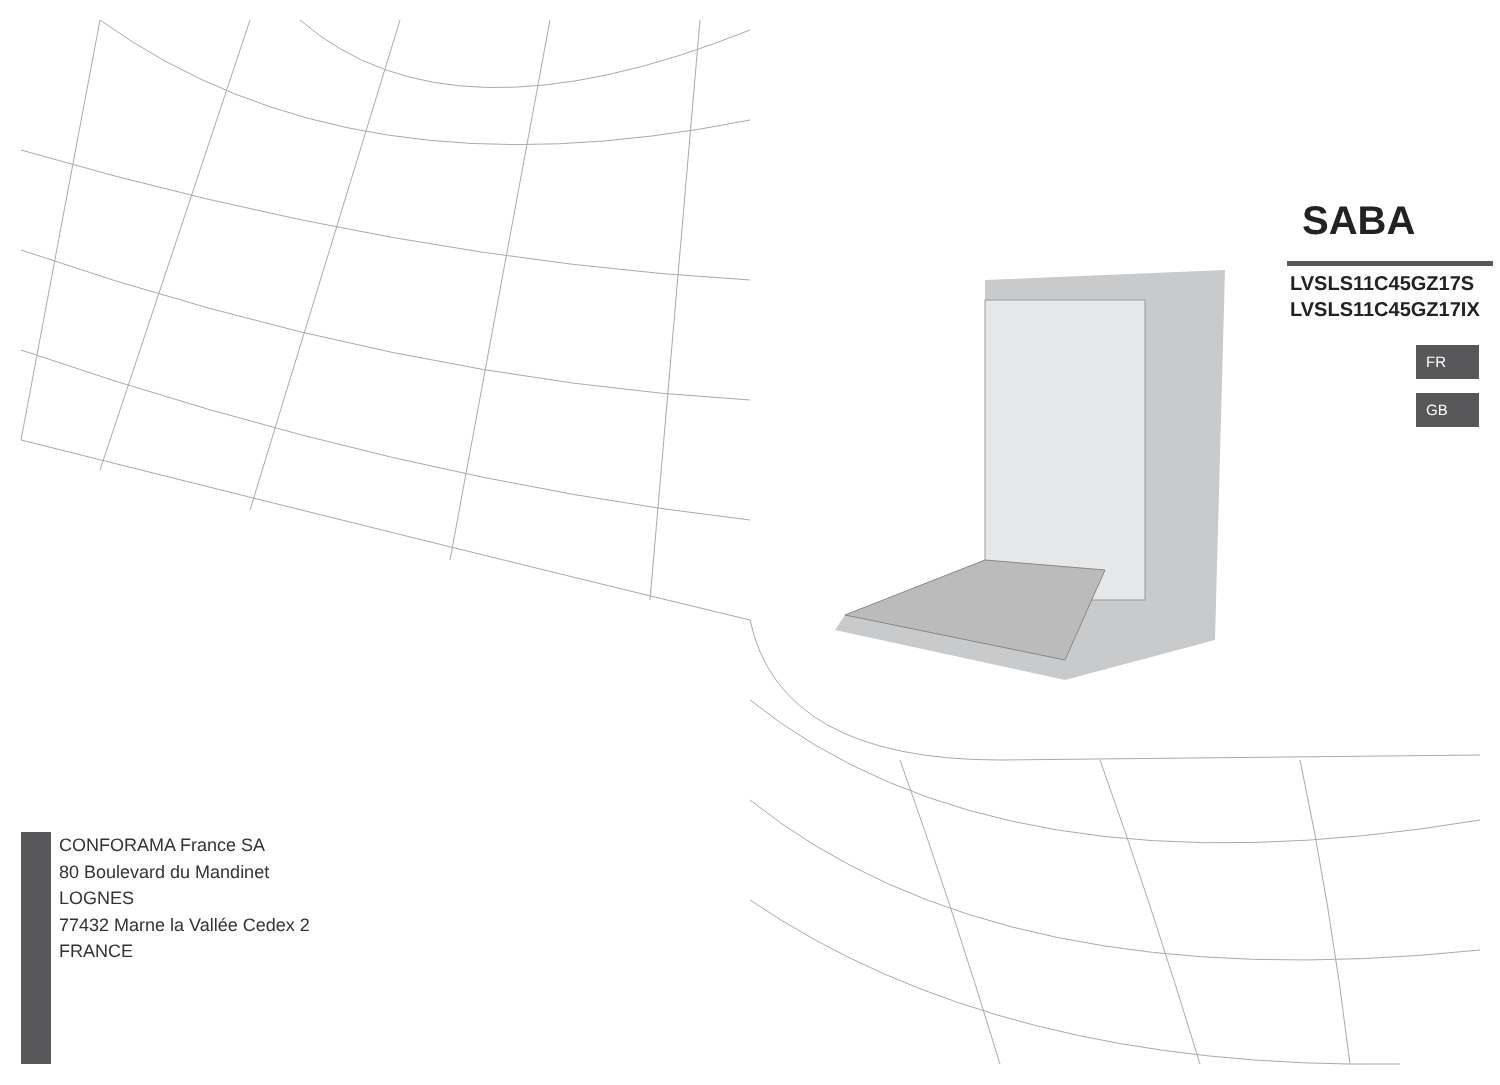CONFORAMA France SA
80 Boulevard du Mandinet
LOGNES
77432 Marne la Vallée Cedex 2
FRANCE
SABA
LVSLS11C45GZ17S
LVSLS11C45GZ17IX
FR
GB